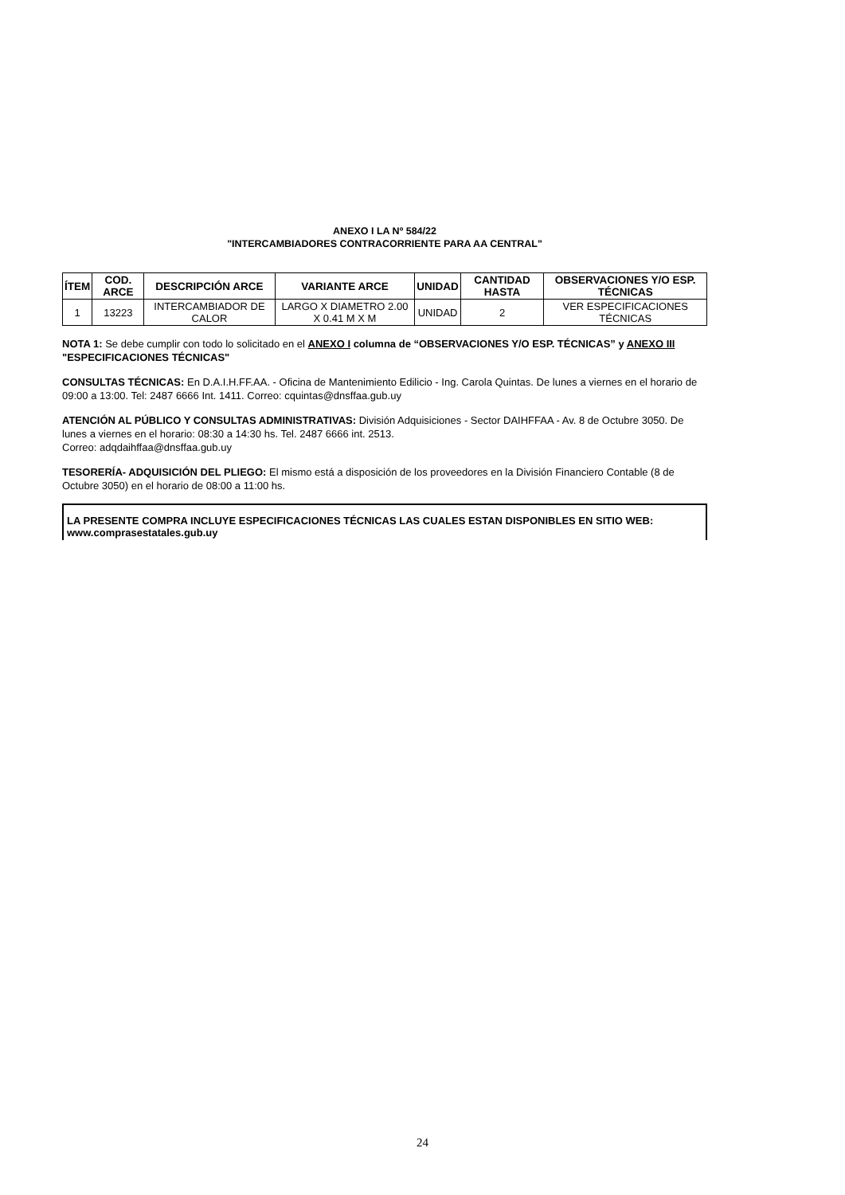ANEXO I LA Nº 584/22
"INTERCAMBIADORES CONTRACORRIENTE PARA AA CENTRAL"
| ÍTEM | COD. ARCE | DESCRIPCIÓN ARCE | VARIANTE ARCE | UNIDAD | CANTIDAD HASTA | OBSERVACIONES Y/O ESP. TÉCNICAS |
| --- | --- | --- | --- | --- | --- | --- |
| 1 | 13223 | INTERCAMBIADOR DE CALOR | LARGO X DIAMETRO 2.00 X 0.41 M X M | UNIDAD | 2 | VER ESPECIFICACIONES TÉCNICAS |
NOTA 1: Se debe cumplir con todo lo solicitado en el ANEXO I columna de “OBSERVACIONES Y/O ESP. TÉCNICAS” y ANEXO III "ESPECIFICACIONES TÉCNICAS"
CONSULTAS TÉCNICAS: En D.A.I.H.FF.AA. - Oficina de Mantenimiento Edilicio - Ing. Carola Quintas. De lunes a viernes en el horario de 09:00 a 13:00. Tel: 2487 6666 Int. 1411. Correo: cquintas@dnsffaa.gub.uy
ATENCIÓN AL PÚBLICO Y CONSULTAS ADMINISTRATIVAS: División Adquisiciones - Sector DAIHFFAA - Av. 8 de Octubre 3050. De lunes a viernes en el horario: 08:30 a 14:30 hs. Tel. 2487 6666 int. 2513.
Correo: adqdaihffaa@dnsffaa.gub.uy
TESORERÍA- ADQUISICIÓN DEL PLIEGO: El mismo está a disposición de los proveedores en la División Financiero Contable (8 de Octubre 3050) en el horario de 08:00 a 11:00 hs.
LA PRESENTE COMPRA INCLUYE ESPECIFICACIONES TÉCNICAS LAS CUALES ESTAN DISPONIBLES EN SITIO WEB: www.comprasestatales.gub.uy
24